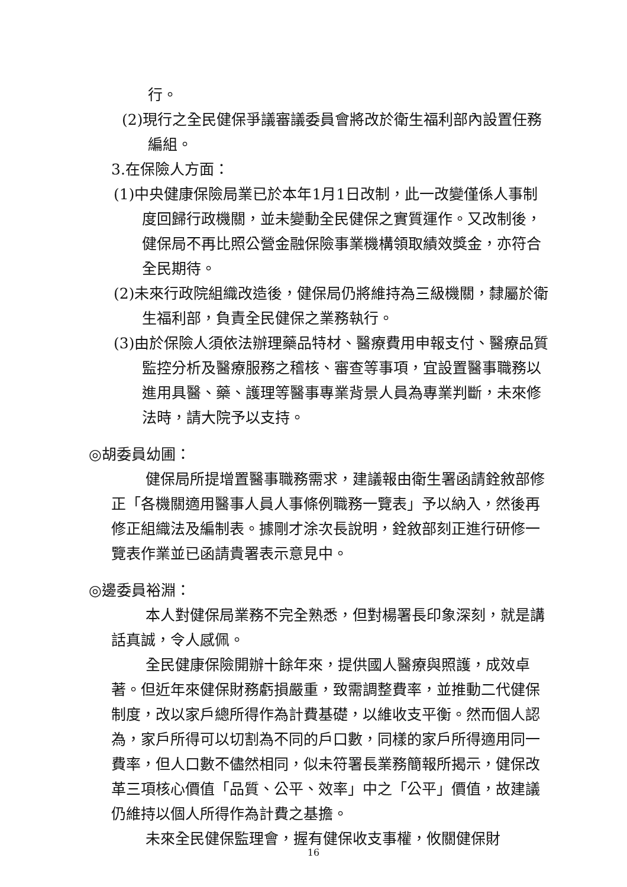行。
(2)現行之全民健保爭議審議委員會將改於衛生福利部內設置任務編組。
3.在保險人方面：
(1)中央健康保險局業已於本年1月1日改制，此一改變僅係人事制度回歸行政機關，並未變動全民健保之實質運作。又改制後，健保局不再比照公營金融保險事業機構領取績效獎金，亦符合全民期待。
(2)未來行政院組織改造後，健保局仍將維持為三級機關，隸屬於衛生福利部，負責全民健保之業務執行。
(3)由於保險人須依法辦理藥品特材、醫療費用申報支付、醫療品質監控分析及醫療服務之稽核、審查等事項，宜設置醫事職務以進用具醫、藥、護理等醫事專業背景人員為專業判斷，未來修法時，請大院予以支持。
◎胡委員幼圃：
健保局所提增置醫事職務需求，建議報由衛生署函請銓敘部修正「各機關適用醫事人員人事條例職務一覽表」予以納入，然後再修正組織法及編制表。據剛才涂次長說明，銓敘部刻正進行研修一覽表作業並已函請貴署表示意見中。
◎邊委員裕淵：
本人對健保局業務不完全熟悉，但對楊署長印象深刻，就是講話真誠，令人感佩。
全民健康保險開辦十餘年來，提供國人醫療與照護，成效卓著。但近年來健保財務虧損嚴重，致需調整費率，並推動二代健保制度，改以家戶總所得作為計費基礎，以維收支平衡。然而個人認為，家戶所得可以切割為不同的戶口數，同樣的家戶所得適用同一費率，但人口數不儘然相同，似未符署長業務簡報所揭示，健保改革三項核心價值「品質、公平、效率」中之「公平」價值，故建議仍維持以個人所得作為計費之基擔。
未來全民健保監理會，握有健保收支事權，攸關健保財
16